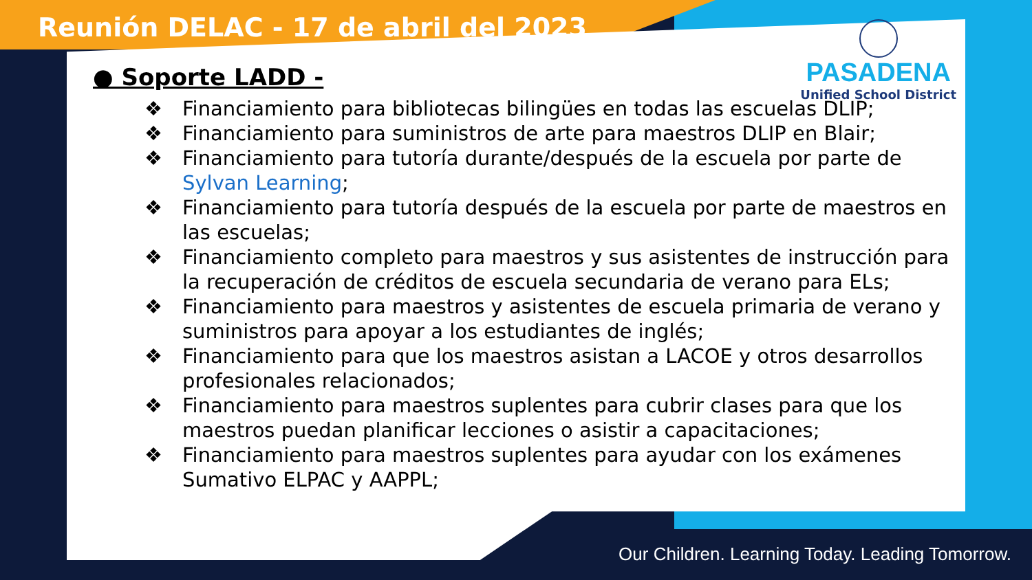Reunión DELAC - 17 de abril del 2023
PASADENA
Unified School District
● Soporte LADD -
❖ Financiamiento para bibliotecas bilingües en todas las escuelas DLIP;
❖ Financiamiento para suministros de arte para maestros DLIP en Blair;
❖ Financiamiento para tutoría durante/después de la escuela por parte de Sylvan Learning;
❖ Financiamiento para tutoría después de la escuela por parte de maestros en las escuelas;
❖ Financiamiento completo para maestros y sus asistentes de instrucción para la recuperación de créditos de escuela secundaria de verano para ELs;
❖ Financiamiento para maestros y asistentes de escuela primaria de verano y suministros para apoyar a los estudiantes de inglés;
❖ Financiamiento para que los maestros asistan a LACOE y otros desarrollos profesionales relacionados;
❖ Financiamiento para maestros suplentes para cubrir clases para que los maestros puedan planificar lecciones o asistir a capacitaciones;
❖ Financiamiento para maestros suplentes para ayudar con los exámenes Sumativo ELPAC y AAPPL;
Our Children. Learning Today. Leading Tomorrow.